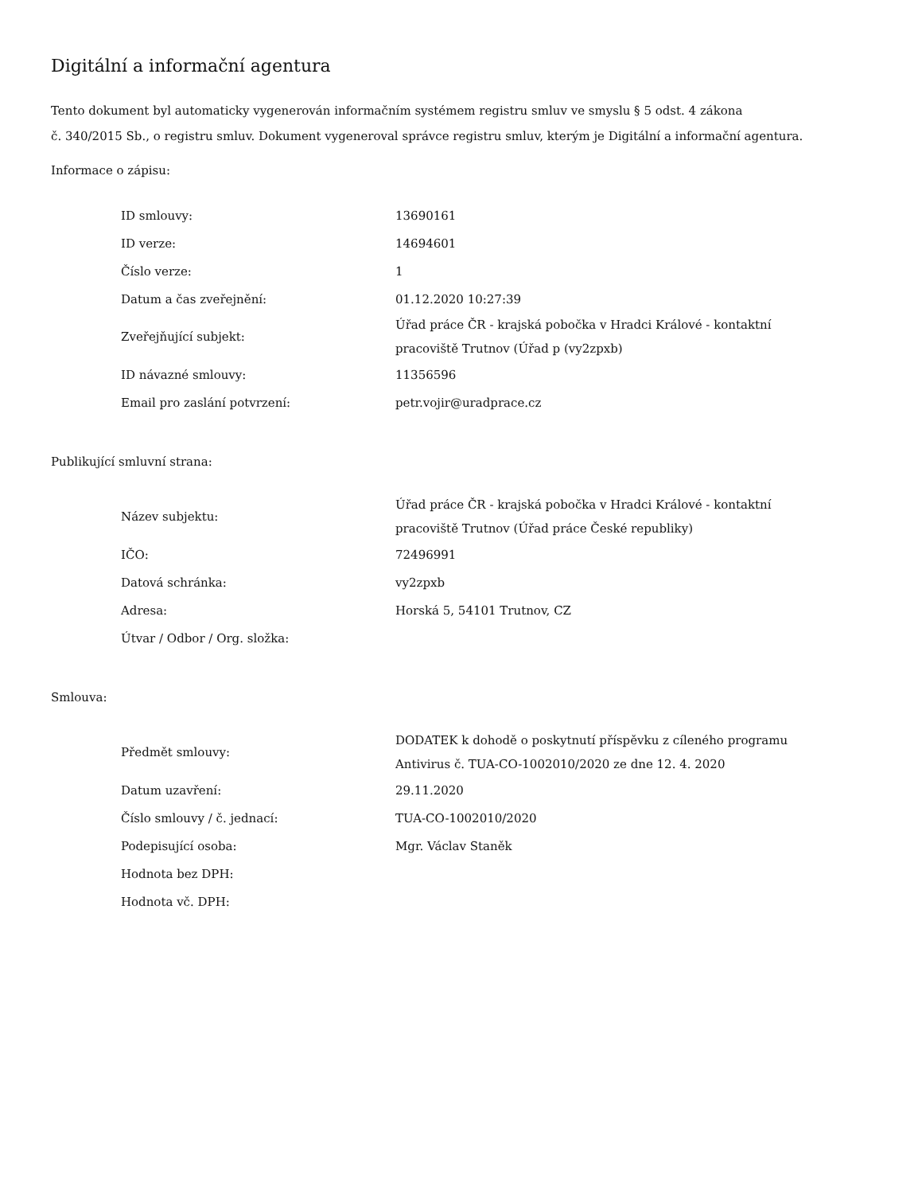Digitální a informační agentura
Tento dokument byl automaticky vygenerován informačním systémem registru smluv ve smyslu § 5 odst. 4 zákona
č. 340/2015 Sb., o registru smluv. Dokument vygeneroval správce registru smluv, kterým je Digitální a informační agentura.
Informace o zápisu:
| ID smlouvy: | 13690161 |
| ID verze: | 14694601 |
| Číslo verze: | 1 |
| Datum a čas zveřejnění: | 01.12.2020 10:27:39 |
| Zveřejňující subjekt: | Úřad práce ČR - krajská pobočka v Hradci Králové - kontaktní pracoviště Trutnov (Úřad p (vy2zpxb) |
| ID návazné smlouvy: | 11356596 |
| Email pro zaslání potvrzení: | petr.vojir@uradprace.cz |
Publikující smluvní strana:
| Název subjektu: | Úřad práce ČR - krajská pobočka v Hradci Králové - kontaktní pracoviště Trutnov (Úřad práce České republiky) |
| IČO: | 72496991 |
| Datová schránka: | vy2zpxb |
| Adresa: | Horská 5, 54101 Trutnov, CZ |
| Útvar / Odbor / Org. složka: | |
Smlouva:
| Předmět smlouvy: | DODATEK k dohodě o poskytnutí příspěvku z cíleného programu Antivirus č. TUA-CO-1002010/2020 ze dne 12. 4. 2020 |
| Datum uzavření: | 29.11.2020 |
| Číslo smlouvy / č. jednací: | TUA-CO-1002010/2020 |
| Podepisující osoba: | Mgr. Václav Staněk |
| Hodnota bez DPH: | |
| Hodnota vč. DPH: | |